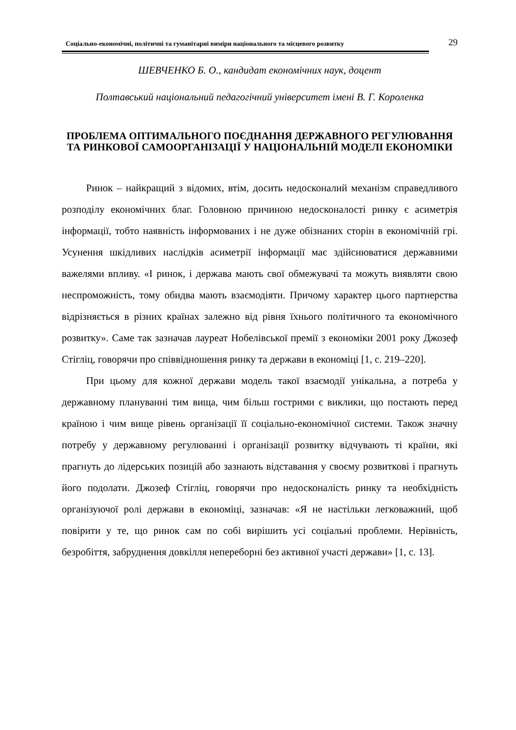Соціально-економічні, політичні та гуманітарні виміри національного та місцевого розвитку 29
ШЕВЧЕНКО Б. О., кандидат економічних наук, доцент
Полтавський національний педагогічний університет імені В. Г. Короленка
ПРОБЛЕМА ОПТИМАЛЬНОГО ПОЄДНАННЯ ДЕРЖАВНОГО РЕГУЛЮВАННЯ ТА РИНКОВОЇ САМООРГАНІЗАЦІЇ У НАЦІОНАЛЬНІЙ МОДЕЛІ ЕКОНОМІКИ
Ринок – найкращий з відомих, втім, досить недосконалий механізм справедливого розподілу економічних благ. Головною причиною недосконалості ринку є асиметрія інформації, тобто наявність інформованих і не дуже обізнаних сторін в економічній грі. Усунення шкідливих наслідків асиметрії інформації має здійснюватися державними важелями впливу. «І ринок, і держава мають свої обмежувачі та можуть виявляти свою неспроможність, тому обидва мають взаємодіяти. Причому характер цього партнерства відрізняється в різних країнах залежно від рівня їхнього політичного та економічного розвитку». Саме так зазначав лауреат Нобелівської премії з економіки 2001 року Джозеф Стігліц, говорячи про співвідношення ринку та держави в економіці [1, с. 219–220].
При цьому для кожної держави модель такої взаємодії унікальна, а потреба у державному плануванні тим вища, чим більш гострими є виклики, що постають перед країною і чим вище рівень організації її соціально-економічної системи. Також значну потребу у державному регулюванні і організації розвитку відчувають ті країни, які прагнуть до лідерських позицій або зазнають відставання у своєму розвиткові і прагнуть його подолати. Джозеф Стігліц, говорячи про недосконалість ринку та необхідність організуючої ролі держави в економіці, зазначав: «Я не настільки легковажний, щоб повірити у те, що ринок сам по собі вирішить усі соціальні проблеми. Нерівність, безробіття, забруднення довкілля непереборні без активної участі держави» [1, с. 13].